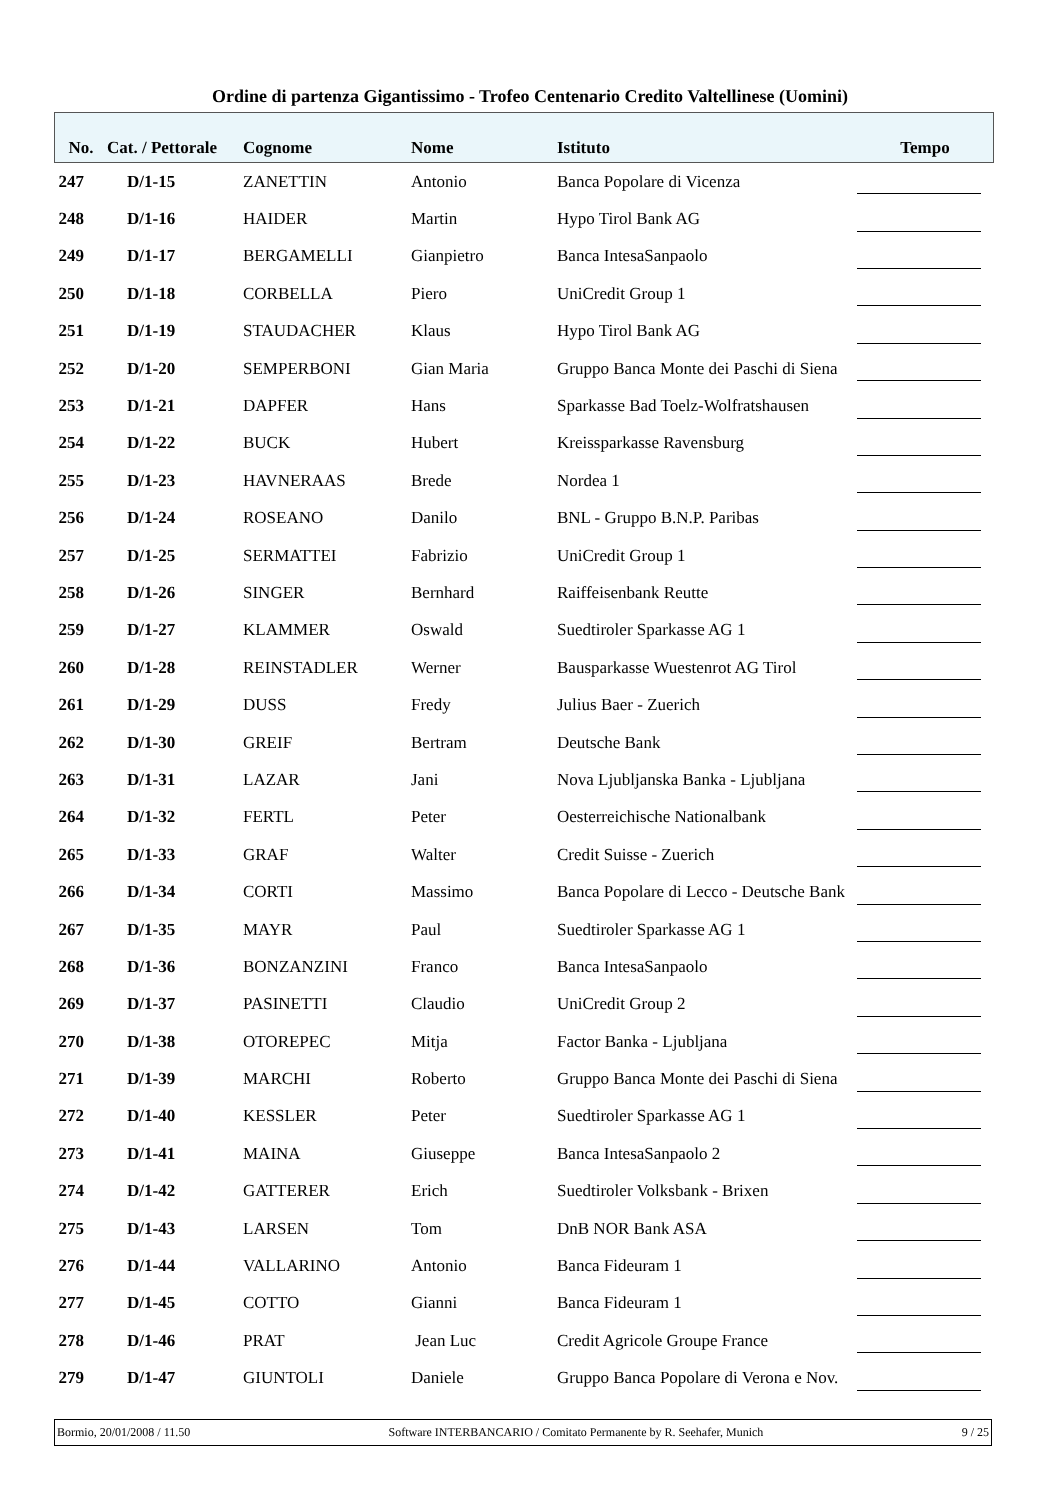Ordine di partenza Gigantissimo - Trofeo Centenario Credito Valtellinese (Uomini)
| No. | Cat. / Pettorale | Cognome | Nome | Istituto | Tempo |
| --- | --- | --- | --- | --- | --- |
| 247 | D/1-15 | ZANETTIN | Antonio | Banca Popolare di Vicenza | |
| 248 | D/1-16 | HAIDER | Martin | Hypo Tirol Bank AG | |
| 249 | D/1-17 | BERGAMELLI | Gianpietro | Banca IntesaSanpaolo | |
| 250 | D/1-18 | CORBELLA | Piero | UniCredit Group 1 | |
| 251 | D/1-19 | STAUDACHER | Klaus | Hypo Tirol Bank AG | |
| 252 | D/1-20 | SEMPERBONI | Gian Maria | Gruppo Banca Monte dei Paschi di Siena | |
| 253 | D/1-21 | DAPFER | Hans | Sparkasse Bad Toelz-Wolfratshausen | |
| 254 | D/1-22 | BUCK | Hubert | Kreissparkasse Ravensburg | |
| 255 | D/1-23 | HAVNERAAS | Brede | Nordea 1 | |
| 256 | D/1-24 | ROSEANO | Danilo | BNL - Gruppo B.N.P. Paribas | |
| 257 | D/1-25 | SERMATTEI | Fabrizio | UniCredit Group 1 | |
| 258 | D/1-26 | SINGER | Bernhard | Raiffeisenbank Reutte | |
| 259 | D/1-27 | KLAMMER | Oswald | Suedtiroler Sparkasse AG 1 | |
| 260 | D/1-28 | REINSTADLER | Werner | Bausparkasse Wuestenrot AG Tirol | |
| 261 | D/1-29 | DUSS | Fredy | Julius Baer - Zuerich | |
| 262 | D/1-30 | GREIF | Bertram | Deutsche Bank | |
| 263 | D/1-31 | LAZAR | Jani | Nova Ljubljanska Banka - Ljubljana | |
| 264 | D/1-32 | FERTL | Peter | Oesterreichische Nationalbank | |
| 265 | D/1-33 | GRAF | Walter | Credit Suisse - Zuerich | |
| 266 | D/1-34 | CORTI | Massimo | Banca Popolare di Lecco - Deutsche Bank | |
| 267 | D/1-35 | MAYR | Paul | Suedtiroler Sparkasse AG 1 | |
| 268 | D/1-36 | BONZANZINI | Franco | Banca IntesaSanpaolo | |
| 269 | D/1-37 | PASINETTI | Claudio | UniCredit Group 2 | |
| 270 | D/1-38 | OTOREPEC | Mitja | Factor Banka - Ljubljana | |
| 271 | D/1-39 | MARCHI | Roberto | Gruppo Banca Monte dei Paschi di Siena | |
| 272 | D/1-40 | KESSLER | Peter | Suedtiroler Sparkasse AG 1 | |
| 273 | D/1-41 | MAINA | Giuseppe | Banca IntesaSanpaolo 2 | |
| 274 | D/1-42 | GATTERER | Erich | Suedtiroler Volksbank - Brixen | |
| 275 | D/1-43 | LARSEN | Tom | DnB NOR Bank ASA | |
| 276 | D/1-44 | VALLARINO | Antonio | Banca Fideuram 1 | |
| 277 | D/1-45 | COTTO | Gianni | Banca Fideuram 1 | |
| 278 | D/1-46 | PRAT | Jean Luc | Credit Agricole Groupe France | |
| 279 | D/1-47 | GIUNTOLI | Daniele | Gruppo Banca Popolare di Verona e Nov. | |
Bormio, 20/01/2008 / 11.50 Software INTERBANCARIO / Comitato Permanente by R. Seehafer, Munich 9 / 25